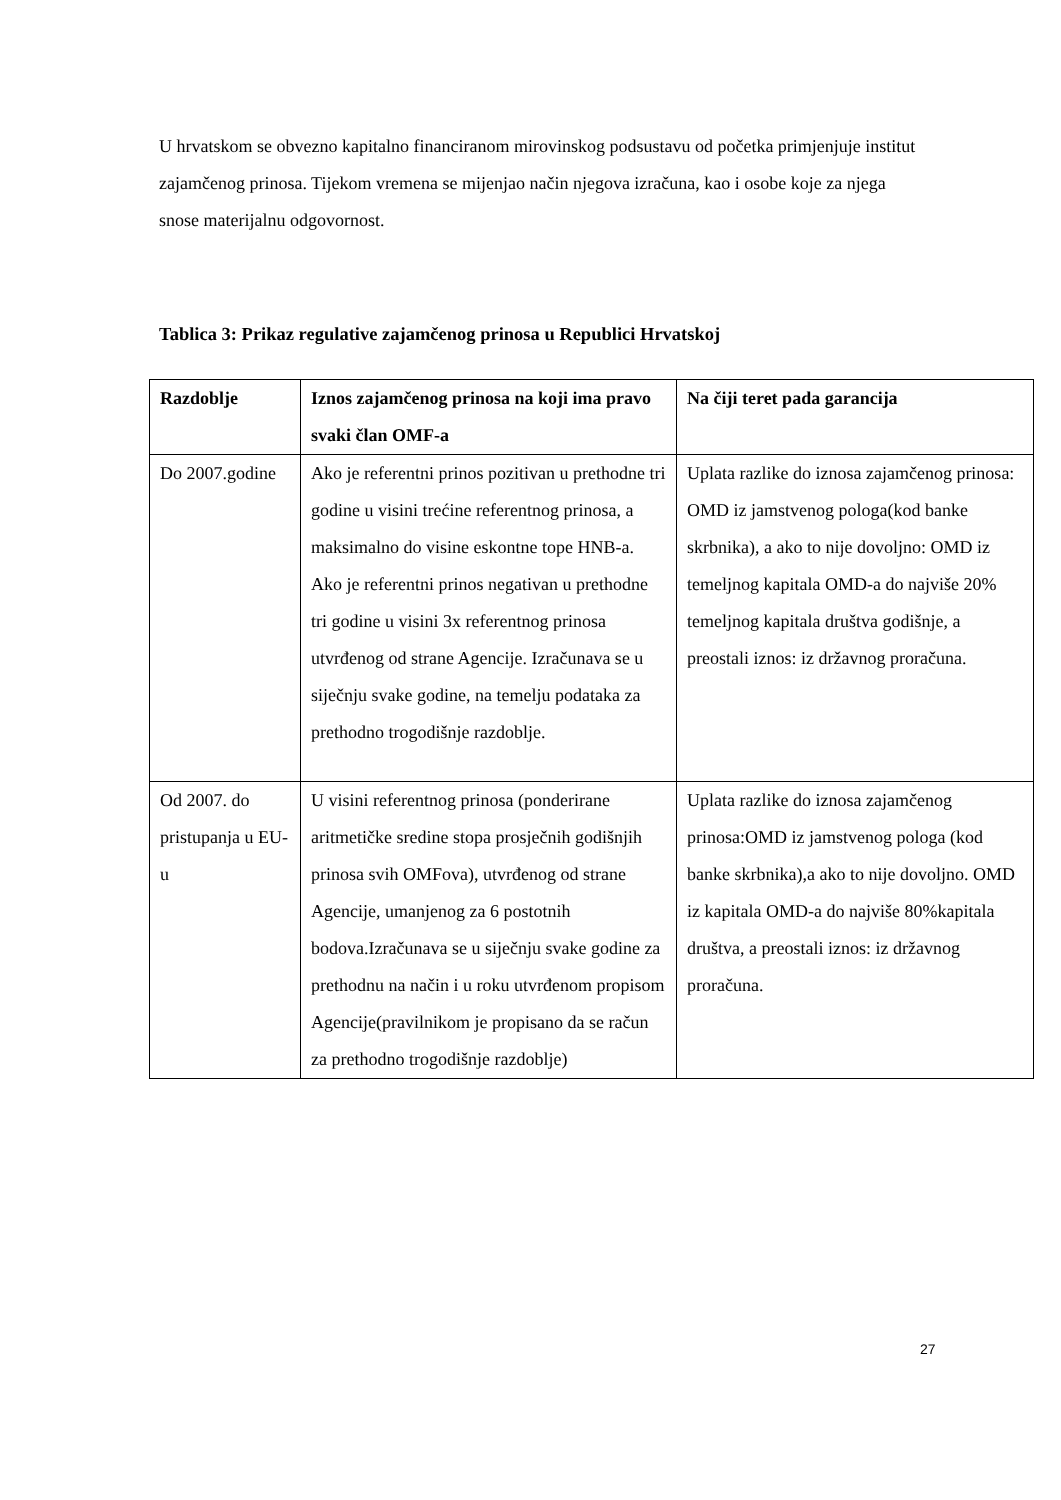U hrvatskom se obvezno kapitalno financiranom mirovinskog podsustavu od početka primjenjuje institut zajamčenog prinosa. Tijekom vremena se mijenjao način njegova izračuna, kao i osobe koje za njega snose materijalnu odgovornost.
Tablica 3: Prikaz regulative zajamčenog prinosa u Republici Hrvatskoj
| Razdoblje | Iznos zajamčenog prinosa na koji ima pravo svaki član OMF-a | Na čiji teret pada garancija |
| --- | --- | --- |
| Do 2007.godine | Ako je referentni prinos pozitivan u prethodne tri godine u visini trećine referentnog prinosa, a maksimalno do visine eskontne tope HNB-a. Ako je referentni prinos negativan u prethodne tri godine u visini 3x referentnog prinosa utvrđenog od strane Agencije. Izračunava se u siječnju svake godine, na temelju podataka za prethodno trogodišnje razdoblje. | Uplata razlike do iznosa zajamčenog prinosa: OMD iz jamstvenog pologa(kod banke skrbnika), a ako to nije dovoljno: OMD iz temeljnog kapitala OMD-a do najviše 20% temeljnog kapitala društva godišnje, a preostali iznos: iz državnog proračuna. |
| Od 2007. do pristupanja u EU-u | U visini referentnog prinosa (ponderirane aritmetičke sredine stopa prosječnih godišnjih prinosa svih OMFova), utvrđenog od strane Agencije, umanjenog za 6 postotnih bodova.Izračunava se u siječnju svake godine za prethodnu na način i u roku utvrđenom propisom Agencije(pravilnikom je propisano da se račun za prethodno trogodišnje razdoblje) | Uplata razlike do iznosa zajamčenog prinosa:OMD iz jamstvenog pologa (kod banke skrbnika),a ako to nije dovoljno. OMD iz kapitala OMD-a do najviše 80%kapitala društva, a preostali iznos: iz državnog proračuna. |
27